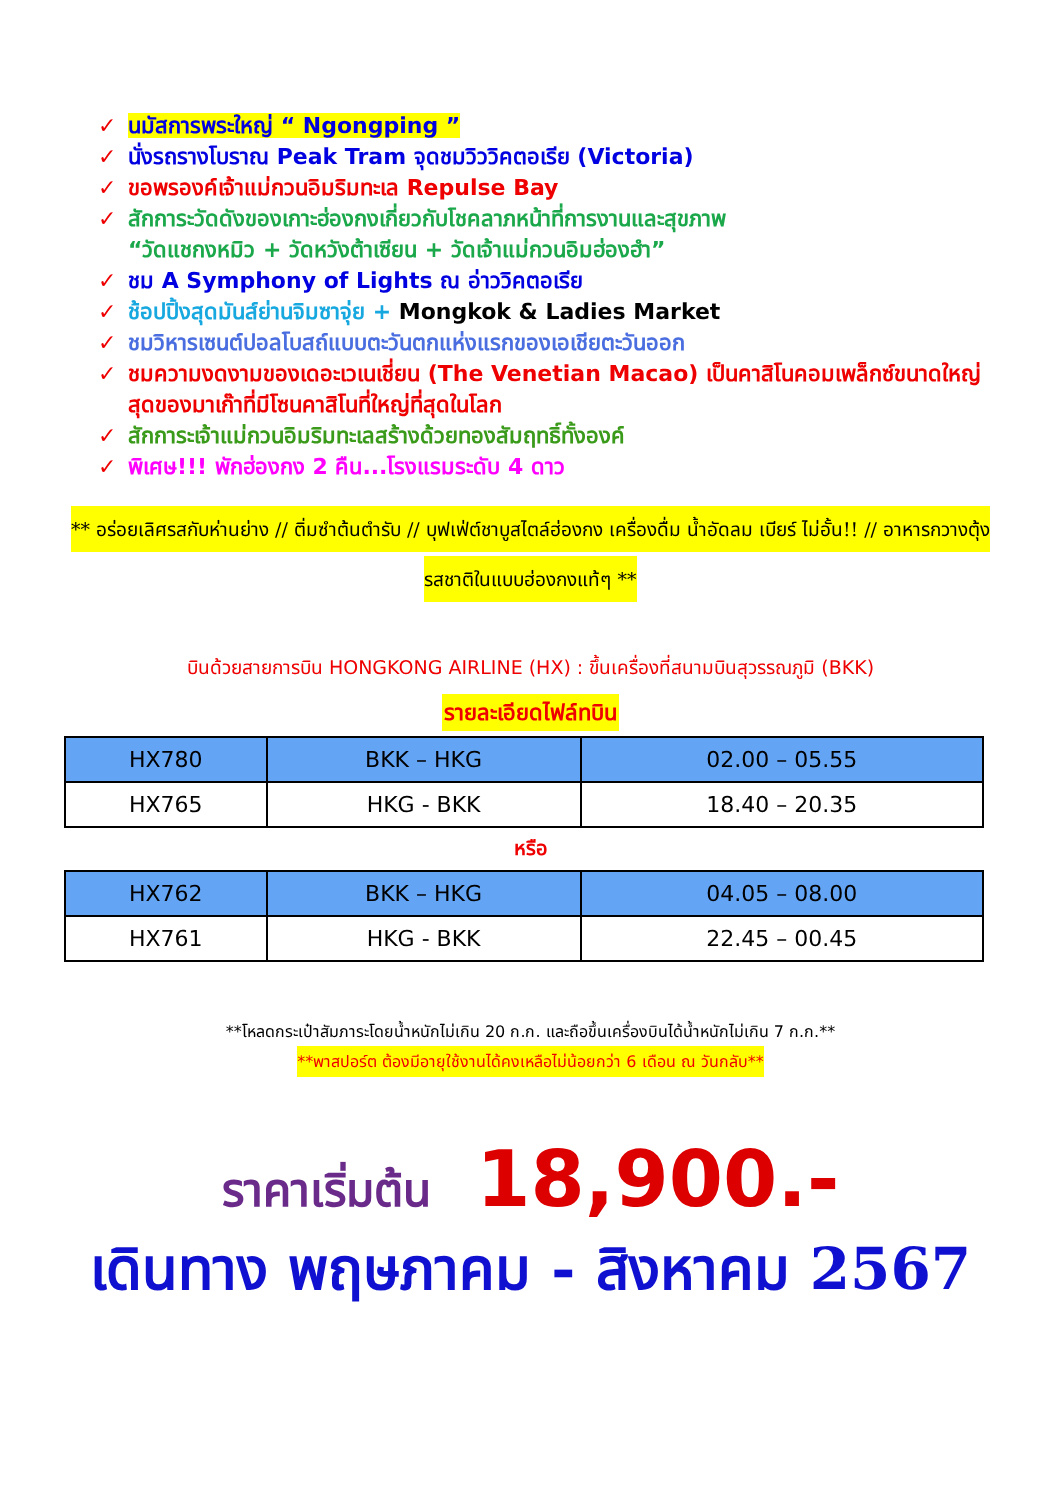✓ นมัสการพระใหญ่ “ Ngongping ”
✓ นั่งรถรางโบราณ Peak Tram จุดชมวิววิคตอเรีย (Victoria)
✓ ขอพรองค์เจ้าแม่กวนอิมริมทะเล Repulse Bay
✓ สักการะวัดดังของเกาะฮ่องกงเกี่ยวกับโชคลาภหน้าที่การงานและสุขภาพ
“วัดแชกงหมิว + วัดหวังต้าเซียน + วัดเจ้าแม่กวนอิมฮ่องฮำ”
✓ ชม A Symphony of Lights ณ อ่าววิคตอเรีย
✓ ช้อปปิ้งสุดมันส์ย่านจิมซาจุ่ย + Mongkok & Ladies Market
✓ ชมวิหารเซนต์ปอลโบสถ์แบบตะวันตกแห่งแรกของเอเชียตะวันออก
✓ ชมความงดงามของเดอะเวเนเชี่ยน (The Venetian Macao) เป็นคาสิโนคอมเพล็กซ์ขนาดใหญ่สุดของมาเก๊าที่มีโซนคาสิโนที่ใหญ่ที่สุดในโลก
✓ สักการะเจ้าแม่กวนอิมริมทะเลสร้างด้วยทองสัมฤทธิ์ทั้งองค์
✓ พิเศษ!!! พักฮ่องกง 2 คืน...โรงแรมระดับ 4 ดาว
** อร่อยเลิศรสกับห่านย่าง // ติ่มซำต้นตำรับ // บุฟเฟ่ต์ชาบูสไตล์ฮ่องกง เครื่องดื่ม น้ำอัดลม เบียร์ ไม่อั้น!! // อาหารกวางตุ้งรสชาติในแบบฮ่องกงแท้ๆ **
บินด้วยสายการบิน HONGKONG AIRLINE (HX) : ขึ้นเครื่องที่สนามบินสุวรรณภูมิ (BKK)
รายละเอียดไฟล์ทบิน
| HX780 | BKK – HKG | 02.00 – 05.55 |
| HX765 | HKG - BKK | 18.40 – 20.35 |
หรือ
| HX762 | BKK – HKG | 04.05 – 08.00 |
| HX761 | HKG - BKK | 22.45 – 00.45 |
**โหลดกระเป๋าสัมภาระโดยน้ำหนักไม่เกิน 20 ก.ก. และถือขึ้นเครื่องบินได้น้ำหนักไม่เกิน 7 ก.ก.**
**พาสปอร์ต ต้องมีอายุใช้งานได้คงเหลือไม่น้อยกว่า 6 เดือน ณ วันกลับ**
ราคาเริ่มต้น 18,900.-
เดินทาง พฤษภาคม - สิงหาคม 2567